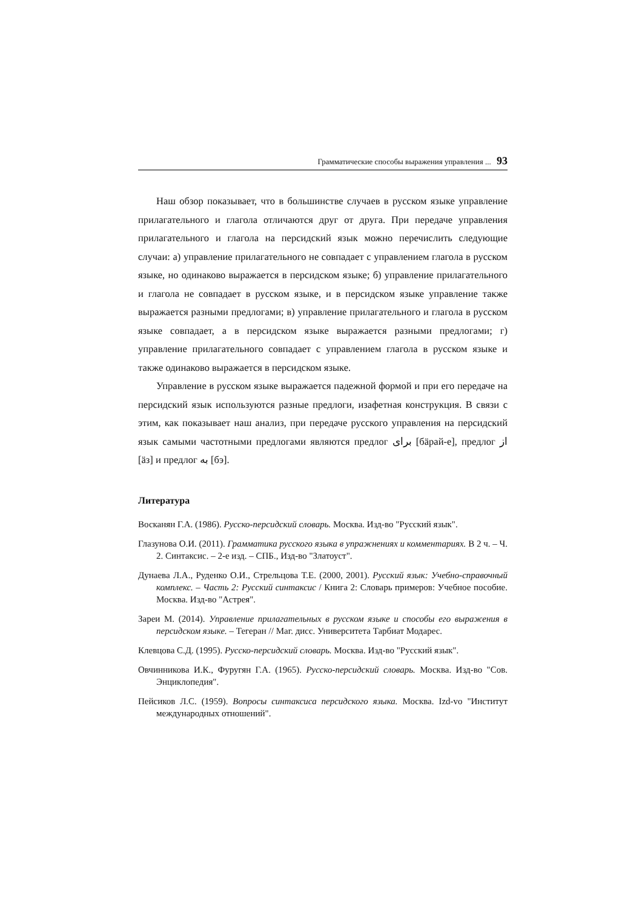Грамматические способы выражения управления ... 93
Наш обзор показывает, что в большинстве случаев в русском языке управление прилагательного и глагола отличаются друг от друга. При передаче управления прилагательного и глагола на персидский язык можно перечислить следующие случаи: а) управление прилагательного не совпадает с управлением глагола в русском языке, но одинаково выражается в персидском языке; б) управление прилагательного и глагола не совпадает в русском языке, и в персидском языке управление также выражается разными предлогами; в) управление прилагательного и глагола в русском языке совпадает, а в персидском языке выражается разными предлогами; г) управление прилагательного совпадает с управлением глагола в русском языке и также одинаково выражается в персидском языке.
Управление в русском языке выражается падежной формой и при его передаче на персидский язык используются разные предлоги, изафетная конструкция. В связи с этим, как показывает наш анализ, при передаче русского управления на персидский язык самыми частотными предлогами являются предлог برای [бäрай-е], предлог از [äз] и предлог به [бэ].
Литература
Восканян Г.А. (1986). Русско-персидский словарь. Москва. Изд-во "Русский язык".
Глазунова О.И. (2011). Грамматика русского языка в упражнениях и комментариях. В 2 ч. – Ч. 2. Синтаксис. – 2-е изд. – СПБ., Изд-во "Златоуст".
Дунаева Л.А., Руденко О.И., Стрельцова Т.Е. (2000, 2001). Русский язык: Учебно-справочный комплекс. – Часть 2: Русский синтаксис / Книга 2: Словарь примеров: Учебное пособие. Москва. Изд-во "Астрея".
Зареи М. (2014). Управление прилагательных в русском языке и способы его выражения в персидском языке. – Тегеран // Маг. дисс. Университета Тарбиат Модарес.
Клевцова С.Д. (1995). Русско-персидский словарь. Москва. Изд-во "Русский язык".
Овчинникова И.К., Фуругян Г.А. (1965). Русско-персидский словарь. Москва. Изд-во "Сов. Энциклопедия".
Пейсиков Л.С. (1959). Вопросы синтаксиса персидского языка. Москва. Izd-vo "Институт международных отношений".